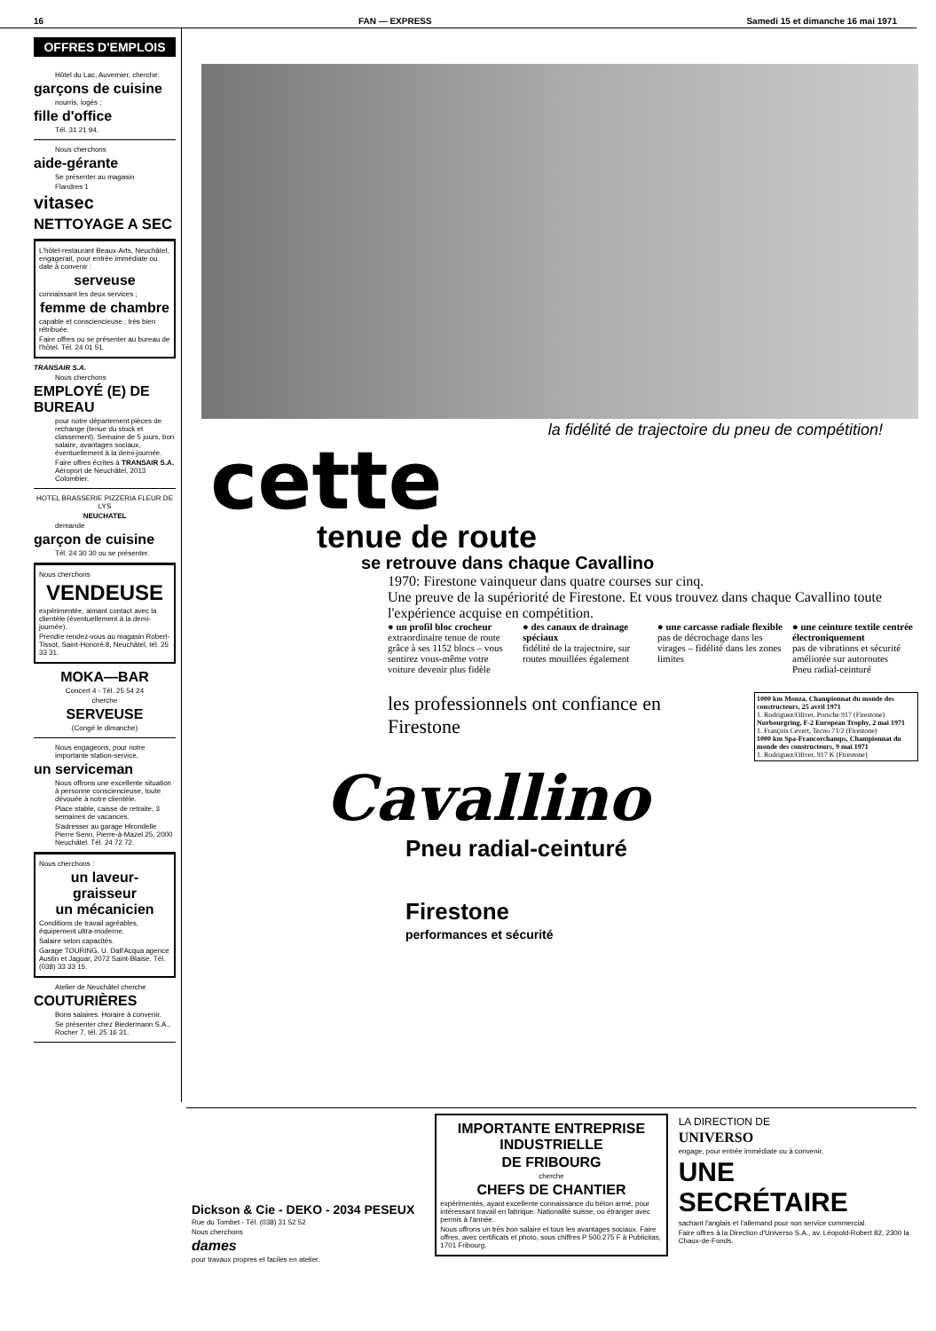16 FAN — EXPRESS Samedi 15 et dimanche 16 mai 1971
OFFRES D'EMPLOIS
Hôtel du Lac, Auvernier, cherche:
garçons de cuisine
nourris, logés ;
fille d'office
Tél. 31 21 94.
Nous cherchons
aide-gérante
Se présenter au magasin
Flandres 1
vitasec NETTOYAGE A SEC
L'hôtel-restaurant Beaux-Arts, Neuchâtel, engagerait, pour entrée immédiate ou date à convenir :
serveuse
connaissant les deux services ;
femme de chambre
capable et consciencieuse ; très bien rétribuée.
Faire offres ou se présenter au bureau de l'hôtel. Tél. 24 01 51.
TRANSAIR S.A.
Nous cherchons
EMPLOYÉ (E) DE BUREAU
pour notre département pièces de rechange (tenue du stock et classement). Semaine de 5 jours, bon salaire, avantages sociaux, éventuellement à la demi-journée.
Faire offres écrites à TRANSAIR S.A. Aéroport de Neuchâtel, 2013 Colombier.
HOTEL BRASSERIE PIZZERIA FLEUR DE LYS
NEUCHATEL
demande
garçon de cuisine
Tél. 24 30 30 ou se présenter.
Nous cherchons
VENDEUSE
expérimentée, aimant contact avec la clientèle (éventuellement à la demi-journée).
Prendre rendez-vous au magasin Robert-Tissot, Saint-Honoré 8, Neuchâtel, tél. 25 33 31.
MOKA—BAR
Concert 4 - Tél. 25 54 24
cherche
SERVEUSE
(Congé le dimanche)
Nous engageons, pour notre importante station-service,
un serviceman
Nous offrons une excellente situation à personne consciencieuse, toute dévouée à notre clientèle.
Place stable, caisse de retraite, 3 semaines de vacances.
S'adresser au garage Hirondelle Pierre Senn, Pierre-à-Mazel 25, 2000 Neuchâtel. Tél. 24 72 72.
Nous cherchons :
un laveur-graisseur
un mécanicien
Conditions de travail agréables, équipement ultra-moderne.
Salaire selon capacités.
Garage TOURING, U. Dall'Acqua agence Austin et Jaguar, 2072 Saint-Blaise. Tél. (038) 33 33 15.
Atelier de Neuchâtel cherche
COUTURIÈRES
Bons salaires. Horaire à convenir.
Se présenter chez Biedermann S.A., Rocher 7, tél. 25 16 31.
la fidélité de trajectoire du pneu de compétition!
cette
tenue de route
se retrouve dans chaque Cavallino
1970: Firestone vainqueur dans quatre courses sur cinq.
Une preuve de la supériorité de Firestone. Et vous trouvez dans chaque Cavallino toute l'expérience acquise en compétition.
● un profil bloc crocheur
extraordinaire tenue de route grâce à ses 1152 blocs – vous sentirez vous-même votre voiture devenir plus fidèle
● des canaux de drainage spéciaux
fidélité de la trajectoire, sur routes mouillées également
● une carcasse radiale flexible
pas de décrochage dans les virages – fidélité dans les zones limites
● une ceinture textile centrée électroniquement
pas de vibrations et sécurité améliorée sur autoroutes
Pneu radial-ceinturé
les professionnels ont confiance en Firestone
1000 km Monza, Championnat du monde des constructeurs, 25 avril 1971
1. Rodriguez/Oliver, Porsche 917 (Firestone)
Nurbourgring, F-2 European Trophy, 2 mai 1971
1. François Cevert, Tecno 71/2 (Firestone)
1000 km Spa-Francorchamps, Championnat du monde des constructeurs, 9 mai 1971
1. Rodriguez/Oliver, 917 K (Firestone)
Cavallino
Pneu radial-ceinturé
Firestone
performances et sécurité
Dickson & Cie - DEKO - 2034 PESEUX
Rue du Tombet - Tél. (038) 31 52 52
Nous cherchons
dames
pour travaux propres et faciles en atelier.
IMPORTANTE ENTREPRISE INDUSTRIELLE
DE FRIBOURG
cherche
CHEFS DE CHANTIER
expérimentés, ayant excellente connaissance du béton armé, pour intéressant travail en fabrique. Nationalité suisse, ou étranger avec permis à l'année.
Nous offrons un très bon salaire et tous les avantages sociaux. Faire offres, avec certificats et photo, sous chiffres P 500.275 F à Publicitas, 1701 Fribourg.
LA DIRECTION DE
UNIVERSO
engage, pour entrée immédiate ou à convenir,
UNE SECRÉTAIRE
sachant l'anglais et l'allemand pour son service commercial.
Faire offres à la Direction d'Universo S.A., av. Léopold-Robert 82, 2300 la Chaux-de-Fonds.